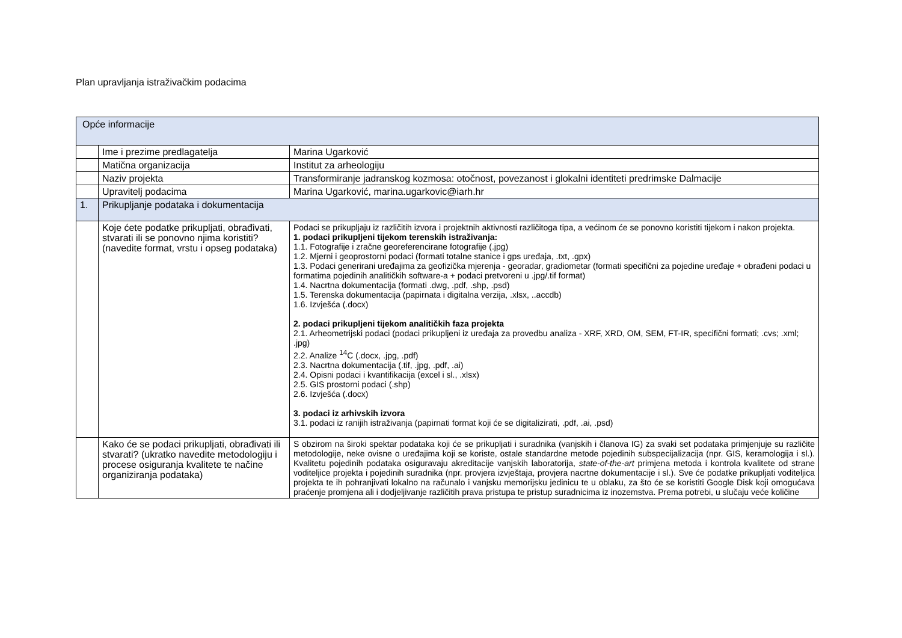Plan upravljanja istraživačkim podacima
| Opće informacije | | |
| | Ime i prezime predlagatelja | Marina Ugarković |
| | Matična organizacija | Institut za arheologiju |
| | Naziv projekta | Transformiranje jadranskog kozmosa: otočnost, povezanost i glokalni identiteti predrimske Dalmacije |
| | Upravitelj podacima | Marina Ugarković, marina.ugarkovic@iarh.hr |
| 1. | Prikupljanje podataka i dokumentacija | |
| | Koje ćete podatke prikupljati, obrađivati, stvarati ili se ponovno njima koristiti? (navedite format, vrstu i opseg podataka) | Podaci se prikupljaju iz različitih izvora i projektnih aktivnosti različitoga tipa, a većinom će se ponovno koristiti tijekom i nakon projekta. 1. podaci prikupljeni tijekom terenskih istraživanja: 1.1. Fotografije i zračne georeferencirane fotografije (.jpg) 1.2. Mjerni i geoprostorni podaci (formati totalne stanice i gps uređaja, .txt, .gpx) 1.3. Podaci generirani uređajima za geofizička mjerenja - georadar, gradiometar (formati specifični za pojedine uređaje + obrađeni podaci u formatima pojedinih analitičkih software-a + podaci pretvoreni u .jpg/.tif format) 1.4. Nacrtna dokumentacija (formati .dwg, .pdf, .shp, .psd) 1.5. Terenska dokumentacija (papirnata i digitalna verzija, .xlsx, ..accdb) 1.6. Izvješća (.docx) 2. podaci prikupljeni tijekom analitičkih faza projekta 2.1. Arheometrijski podaci (podaci prikupljeni iz uređaja za provedbu analiza - XRF, XRD, OM, SEM, FT-IR, specifični formati; .cvs; .xml; .jpg) 2.2. Analize <sup>14</sup>C (.docx, .jpg, .pdf) 2.3. Nacrtna dokumentacija (.tif, .jpg, .pdf, .ai) 2.4. Opisni podaci i kvantifikacija (excel i sl., .xlsx) 2.5. GIS prostorni podaci (.shp) 2.6. Izvješća (.docx) 3. podaci iz arhivskih izvora 3.1. podaci iz ranijih istraživanja (papirnati format koji će se digitalizirati, .pdf, .ai, .psd) |
| | Kako će se podaci prikupljati, obrađivati ili stvarati? (ukratko navedite metodologiju i procese osiguranja kvalitete te načine organiziranja podataka) | S obzirom na široki spektar podataka koji će se prikupljati i suradnika (vanjskih i članova IG) za svaki set podataka primjenjuje su različite metodologije, neke ovisne o uređajima koji se koriste, ostale standardne metode pojedinih subspecijalizacija (npr. GIS, keramologija i sl.). Kvalitetu pojedinih podataka osiguravaju akreditacije vanjskih laboratorija, state-of-the-art primjena metoda i kontrola kvalitete od strane voditeljice projekta i pojedinih suradnika (npr. provjera izvještaja, provjera nacrtne dokumentacije i sl.). Sve će podatke prikupljati voditeljica projekta te ih pohranjivati lokalno na računalo i vanjsku memorijsku jedinicu te u oblaku, za što će se koristiti Google Disk koji omogućava praćenje promjena ali i dodjeljivanje različitih prava pristupa te pristup suradnicima iz inozemstva. Prema potrebi, u slučaju veće količine |